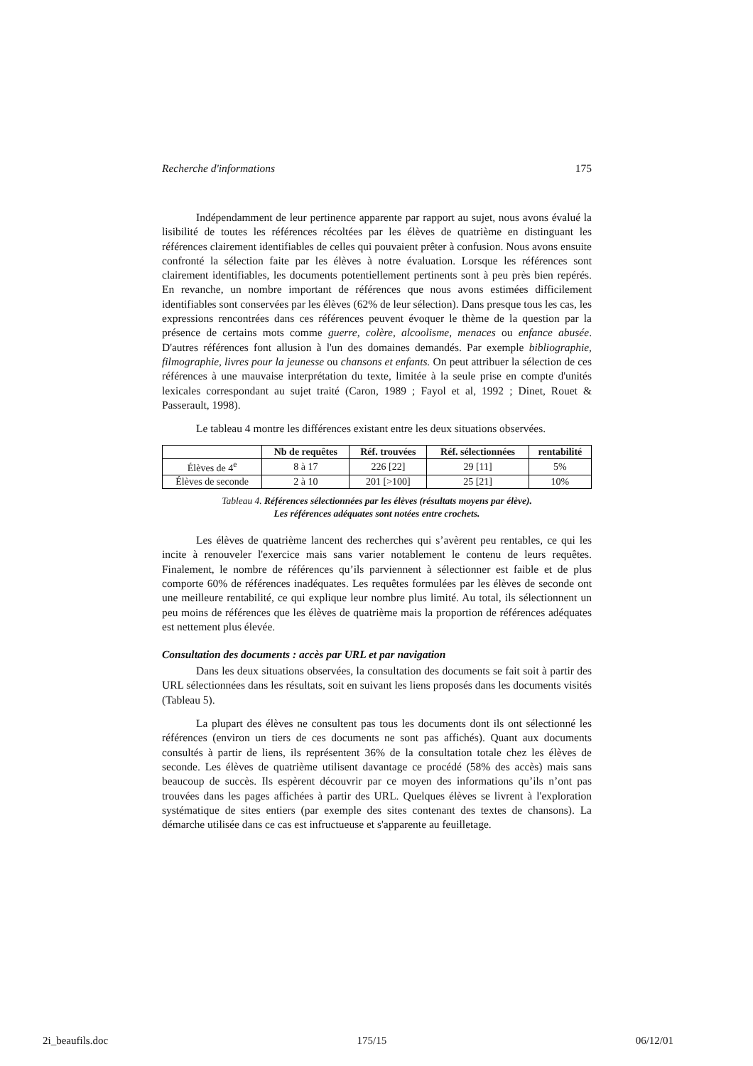Recherche d'informations 175
Indépendamment de leur pertinence apparente par rapport au sujet, nous avons évalué la lisibilité de toutes les références récoltées par les élèves de quatrième en distinguant les références clairement identifiables de celles qui pouvaient prêter à confusion. Nous avons ensuite confronté la sélection faite par les élèves à notre évaluation. Lorsque les références sont clairement identifiables, les documents potentiellement pertinents sont à peu près bien repérés. En revanche, un nombre important de références que nous avons estimées difficilement identifiables sont conservées par les élèves (62% de leur sélection). Dans presque tous les cas, les expressions rencontrées dans ces références peuvent évoquer le thème de la question par la présence de certains mots comme guerre, colère, alcoolisme, menaces ou enfance abusée. D'autres références font allusion à l'un des domaines demandés. Par exemple bibliographie, filmographie, livres pour la jeunesse ou chansons et enfants. On peut attribuer la sélection de ces références à une mauvaise interprétation du texte, limitée à la seule prise en compte d'unités lexicales correspondant au sujet traité (Caron, 1989 ; Fayol et al, 1992 ; Dinet, Rouet & Passerault, 1998).
Le tableau 4 montre les différences existant entre les deux situations observées.
| | Nb de requêtes | Réf. trouvées | Réf. sélectionnées | rentabilité |
| --- | --- | --- | --- | --- |
| Élèves de 4<sup>e</sup> | 8 à 17 | 226 [22] | 29 [11] | 5% |
| Élèves de seconde | 2 à 10 | 201 [>100] | 25 [21] | 10% |
Tableau 4. Références sélectionnées par les élèves (résultats moyens par élève).
Les références adéquates sont notées entre crochets.
Les élèves de quatrième lancent des recherches qui s’avèrent peu rentables, ce qui les incite à renouveler l'exercice mais sans varier notablement le contenu de leurs requêtes. Finalement, le nombre de références qu’ils parviennent à sélectionner est faible et de plus comporte 60% de références inadéquates. Les requêtes formulées par les élèves de seconde ont une meilleure rentabilité, ce qui explique leur nombre plus limité. Au total, ils sélectionnent un peu moins de références que les élèves de quatrième mais la proportion de références adéquates est nettement plus élevée.
Consultation des documents : accès par URL et par navigation
Dans les deux situations observées, la consultation des documents se fait soit à partir des URL sélectionnées dans les résultats, soit en suivant les liens proposés dans les documents visités (Tableau 5).
La plupart des élèves ne consultent pas tous les documents dont ils ont sélectionné les références (environ un tiers de ces documents ne sont pas affichés). Quant aux documents consultés à partir de liens, ils représentent 36% de la consultation totale chez les élèves de seconde. Les élèves de quatrième utilisent davantage ce procédé (58% des accès) mais sans beaucoup de succès. Ils espèrent découvrir par ce moyen des informations qu’ils n’ont pas trouvées dans les pages affichées à partir des URL. Quelques élèves se livrent à l'exploration systématique de sites entiers (par exemple des sites contenant des textes de chansons). La démarche utilisée dans ce cas est infructueuse et s'apparente au feuilletage.
2i_beaufils.doc 175/15 06/12/01